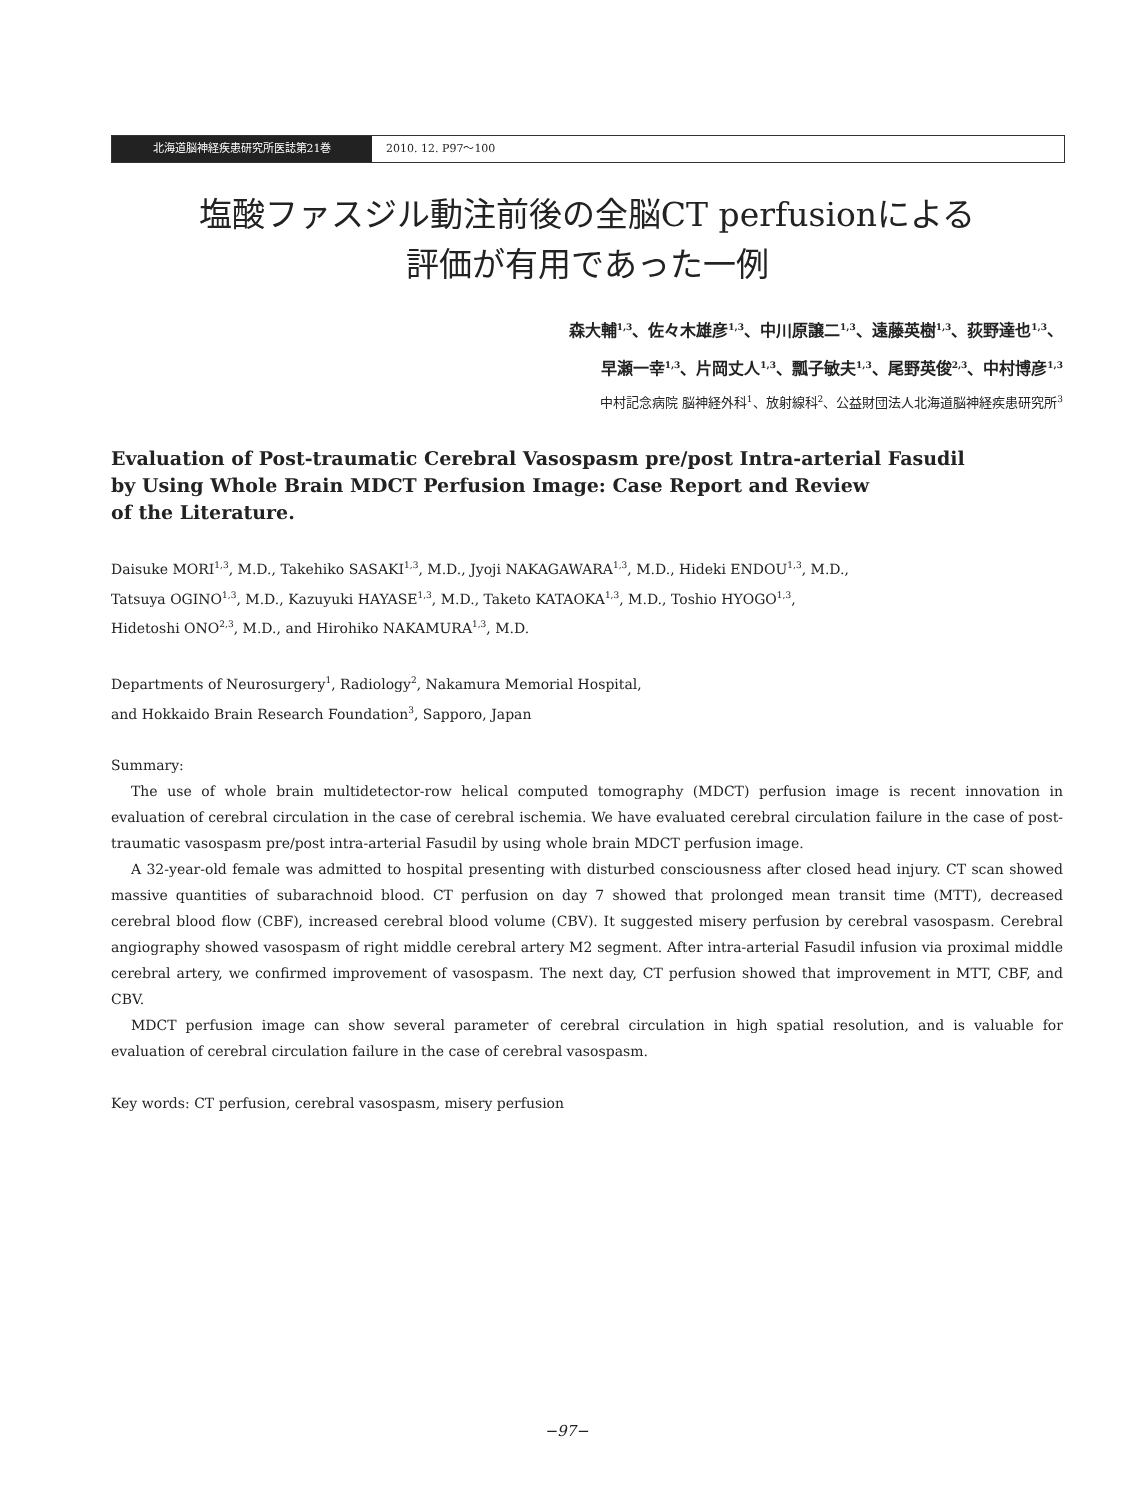北海道脳神経疾患研究所医誌第21巻 2010. 12. P97～100
塩酸ファスジル動注前後の全脳CT perfusionによる
評価が有用であった一例
森大輔<sup>1,3</sup>、佐々木雄彦<sup>1,3</sup>、中川原譲二<sup>1,3</sup>、遠藤英樹<sup>1,3</sup>、荻野達也<sup>1,3</sup>、
早瀬一幸<sup>1,3</sup>、片岡丈人<sup>1,3</sup>、瓢子敏夫<sup>1,3</sup>、尾野英俊<sup>2,3</sup>、中村博彦<sup>1,3</sup>
中村記念病院 脳神経外科<sup>1</sup>、放射線科<sup>2</sup>、公益財団法人北海道脳神経疾患研究所<sup>3</sup>
Evaluation of Post-traumatic Cerebral Vasospasm pre/post Intra-arterial Fasudil
by Using Whole Brain MDCT Perfusion Image: Case Report and Review
of the Literature.
Daisuke MORI<sup>1,3</sup>, M.D., Takehiko SASAKI<sup>1,3</sup>, M.D., Jyoji NAKAGAWARA<sup>1,3</sup>, M.D., Hideki ENDOU<sup>1,3</sup>, M.D.,
Tatsuya OGINO<sup>1,3</sup>, M.D., Kazuyuki HAYASE<sup>1,3</sup>, M.D., Taketo KATAOKA<sup>1,3</sup>, M.D., Toshio HYOGO<sup>1,3</sup>,
Hidetoshi ONO<sup>2,3</sup>, M.D., and Hirohiko NAKAMURA<sup>1,3</sup>, M.D.
Departments of Neurosurgery<sup>1</sup>, Radiology<sup>2</sup>, Nakamura Memorial Hospital,
and Hokkaido Brain Research Foundation<sup>3</sup>, Sapporo, Japan
Summary:
The use of whole brain multidetector-row helical computed tomography (MDCT) perfusion image is recent innovation in evaluation of cerebral circulation in the case of cerebral ischemia. We have evaluated cerebral circulation failure in the case of post-traumatic vasospasm pre/post intra-arterial Fasudil by using whole brain MDCT perfusion image.
A 32-year-old female was admitted to hospital presenting with disturbed consciousness after closed head injury. CT scan showed massive quantities of subarachnoid blood. CT perfusion on day 7 showed that prolonged mean transit time (MTT), decreased cerebral blood flow (CBF), increased cerebral blood volume (CBV). It suggested misery perfusion by cerebral vasospasm. Cerebral angiography showed vasospasm of right middle cerebral artery M2 segment. After intra-arterial Fasudil infusion via proximal middle cerebral artery, we confirmed improvement of vasospasm. The next day, CT perfusion showed that improvement in MTT, CBF, and CBV.
MDCT perfusion image can show several parameter of cerebral circulation in high spatial resolution, and is valuable for evaluation of cerebral circulation failure in the case of cerebral vasospasm.
Key words: CT perfusion, cerebral vasospasm, misery perfusion
−97−